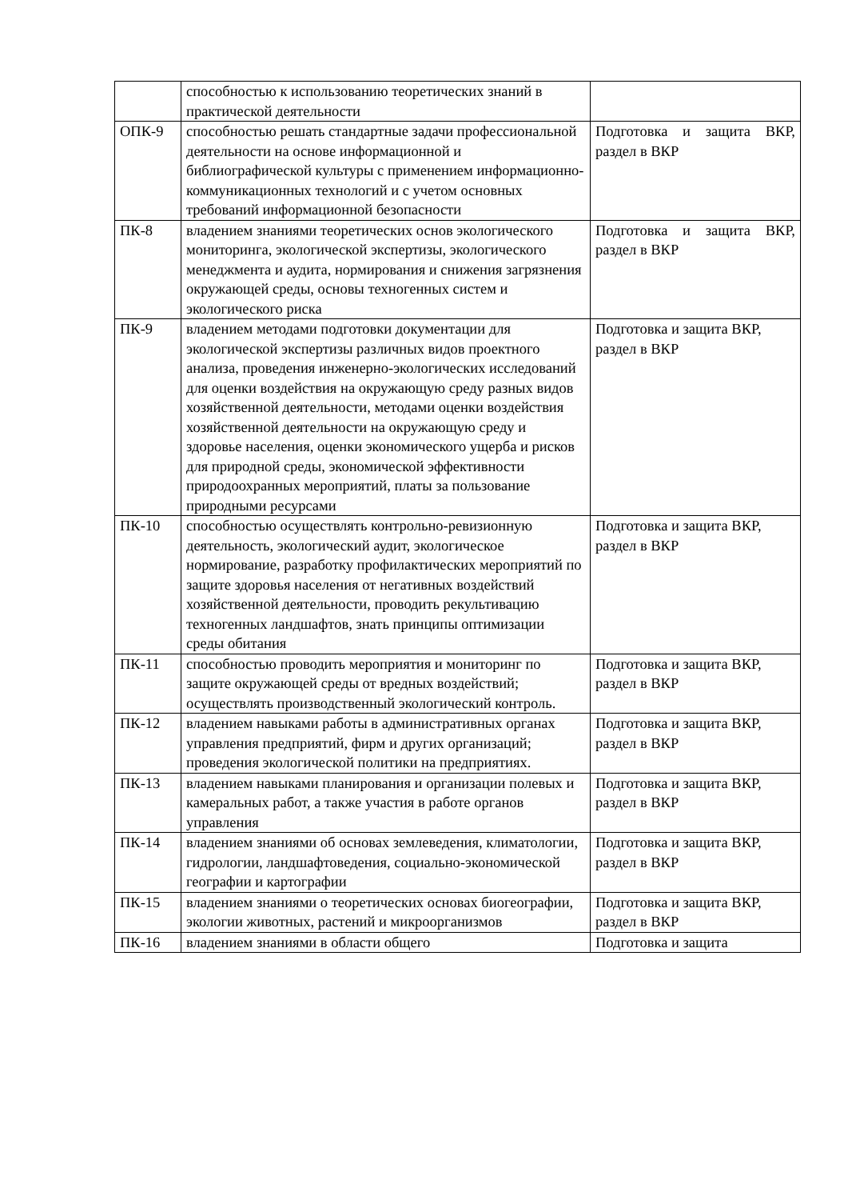| | способностью к использованию теоретических знаний в практической деятельности | |
| ОПК-9 | способностью решать стандартные задачи профессиональной деятельности на основе информационной и библиографической культуры с применением информационно-коммуникационных технологий и с учетом основных требований информационной безопасности | Подготовка и защита ВКР, раздел в ВКР |
| ПК-8 | владением знаниями теоретических основ экологического мониторинга, экологической экспертизы, экологического менеджмента и аудита, нормирования и снижения загрязнения окружающей среды, основы техногенных систем и экологического риска | Подготовка и защита ВКР, раздел в ВКР |
| ПК-9 | владением методами подготовки документации для экологической экспертизы различных видов проектного анализа, проведения инженерно-экологических исследований для оценки воздействия на окружающую среду разных видов хозяйственной деятельности, методами оценки воздействия хозяйственной деятельности на окружающую среду и здоровье населения, оценки экономического ущерба и рисков для природной среды, экономической эффективности природоохранных мероприятий, платы за пользование природными ресурсами | Подготовка и защита ВКР, раздел в ВКР |
| ПК-10 | способностью осуществлять контрольно-ревизионную деятельность, экологический аудит, экологическое нормирование, разработку профилактических мероприятий по защите здоровья населения от негативных воздействий хозяйственной деятельности, проводить рекультивацию техногенных ландшафтов, знать принципы оптимизации среды обитания | Подготовка и защита ВКР, раздел в ВКР |
| ПК-11 | способностью проводить мероприятия и мониторинг по защите окружающей среды от вредных воздействий; осуществлять производственный экологический контроль. | Подготовка и защита ВКР, раздел в ВКР |
| ПК-12 | владением навыками работы в административных органах управления предприятий, фирм и других организаций; проведения экологической политики на предприятиях. | Подготовка и защита ВКР, раздел в ВКР |
| ПК-13 | владением навыками планирования и организации полевых и камеральных работ, а также участия в работе органов управления | Подготовка и защита ВКР, раздел в ВКР |
| ПК-14 | владением знаниями об основах землеведения, климатологии, гидрологии, ландшафтоведения, социально-экономической географии и картографии | Подготовка и защита ВКР, раздел в ВКР |
| ПК-15 | владением знаниями о теоретических основах биогеографии, экологии животных, растений и микроорганизмов | Подготовка и защита ВКР, раздел в ВКР |
| ПК-16 | владением знаниями в области общего | Подготовка и защита |